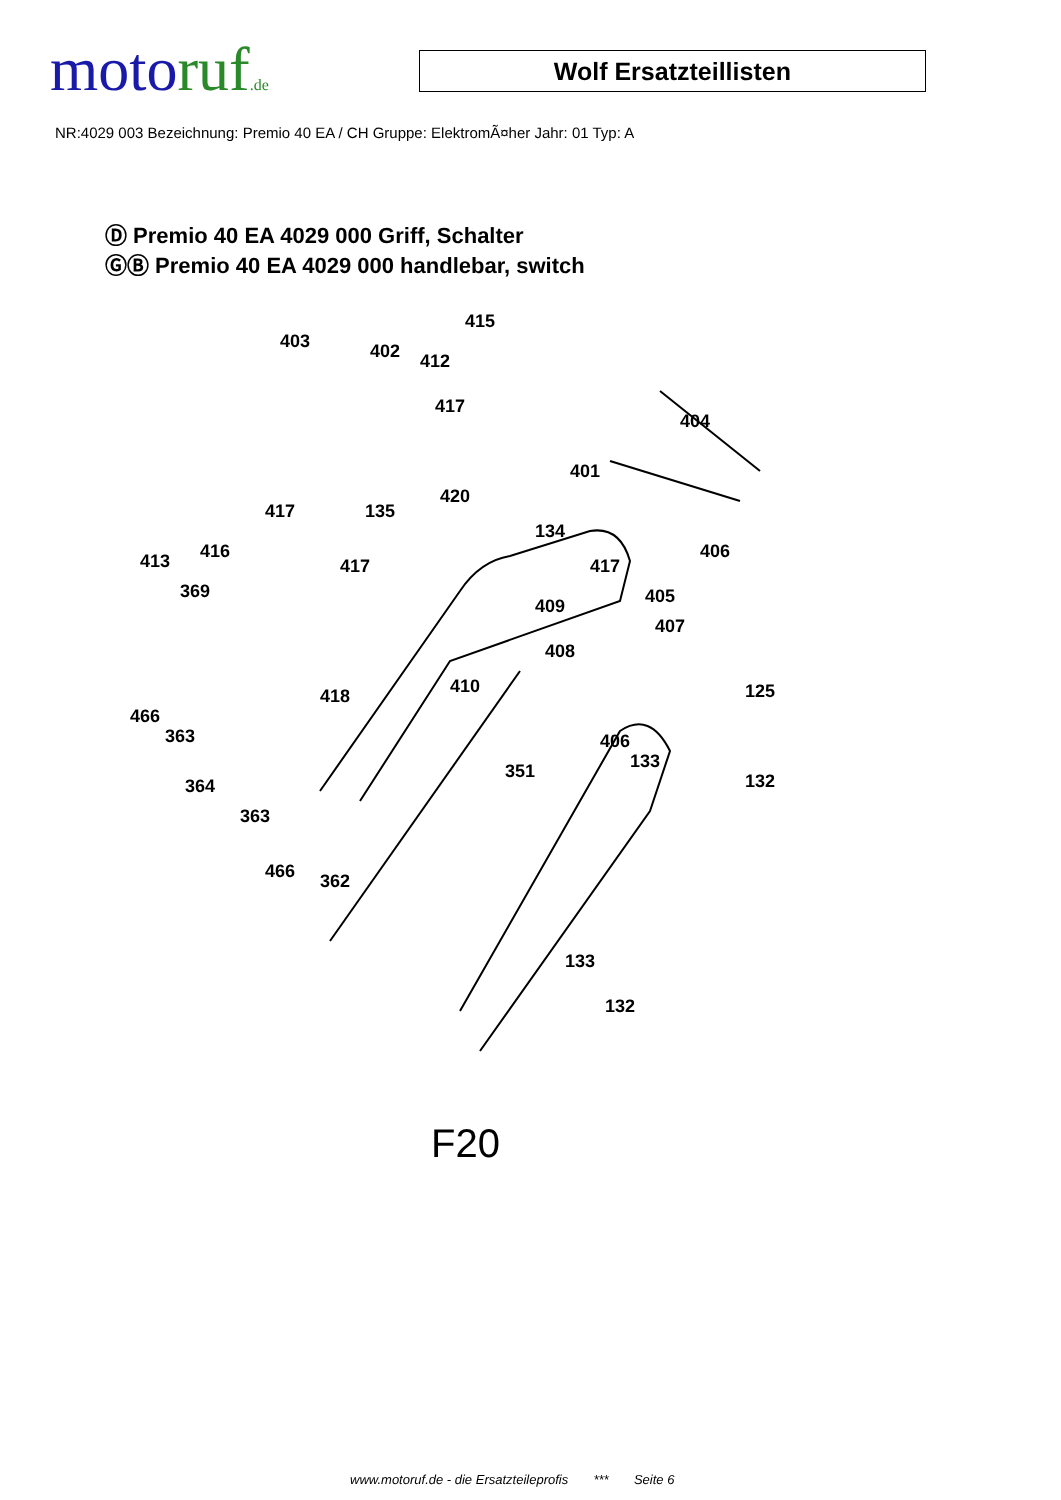motoruf.de
Wolf Ersatzteillisten
NR:4029 003 Bezeichnung: Premio 40 EA / CH Gruppe: ElektromÃ¤her Jahr: 01 Typ: A
Ⓓ Premio 40 EA 4029 000 Griff, Schalter
ⒼⒷ Premio 40 EA 4029 000 handlebar, switch
403 402
415
412
417
404
401
417
420
135
134
406 413 416
417 417
369 405 409
407
408
410 418 125
466
363 406
351 133
364 132
363
466 362
133
132
F20
www.motoruf.de - die Ersatzteileprofis *** Seite 6